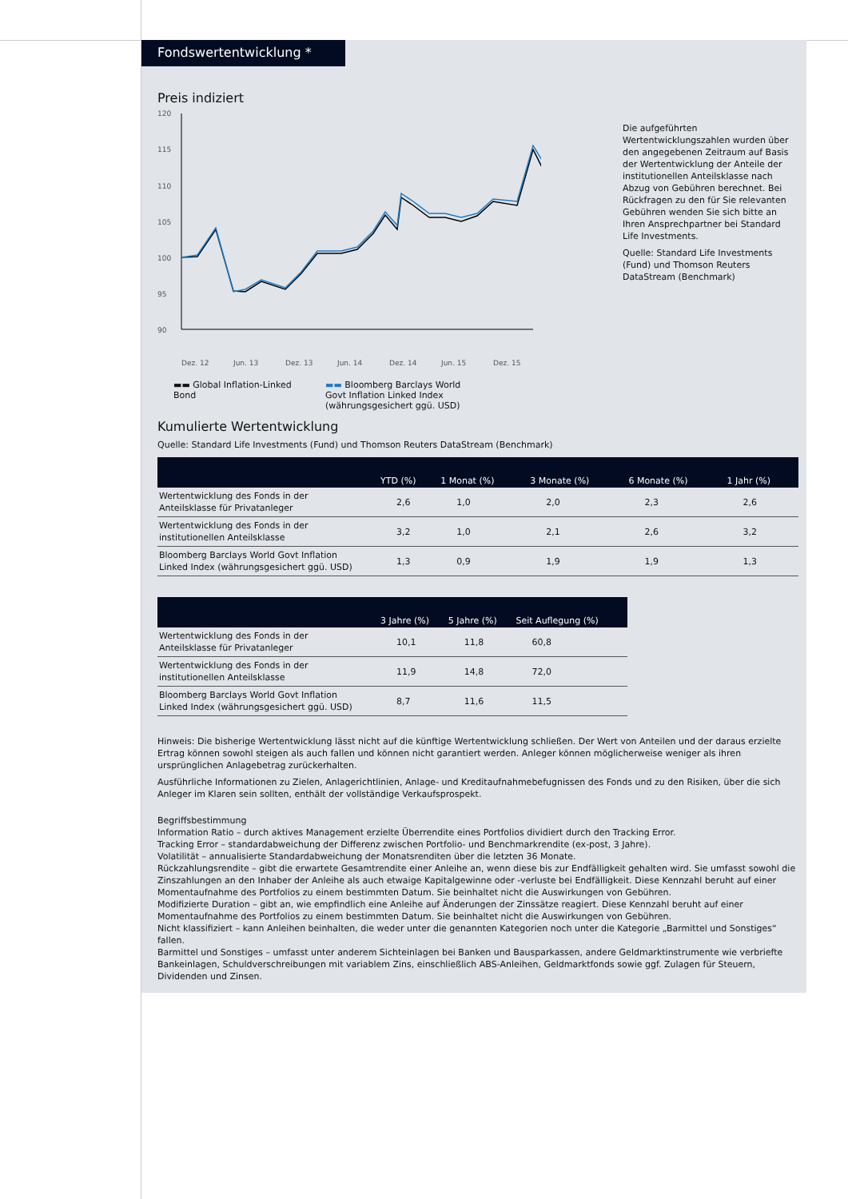Fondswertentwicklung *
Preis indiziert
120
115
110
105
100
95
90
Dez. 12
Jun. 13
Dez. 13
Jun. 14
Dez. 14
Jun. 15
Dez. 15
▬▬ Global Inflation-Linked Bond
▬▬ Bloomberg Barclays World
Govt Inflation Linked Index
(währungsgesichert ggü. USD)
Die aufgeführten Wertentwicklungszahlen wurden über den angegebenen Zeitraum auf Basis der Wertentwicklung der Anteile der institutionellen Anteilsklasse nach Abzug von Gebühren berechnet. Bei Rückfragen zu den für Sie relevanten Gebühren wenden Sie sich bitte an Ihren Ansprechpartner bei Standard Life Investments.
Quelle: Standard Life Investments (Fund) und Thomson Reuters DataStream (Benchmark)
Kumulierte Wertentwicklung
Quelle: Standard Life Investments (Fund) und Thomson Reuters DataStream (Benchmark)
| | YTD (%) | 1 Monat (%) | 3 Monate (%) | 6 Monate (%) | 1 Jahr (%) |
| --- | --- | --- | --- | --- | --- |
| Wertentwicklung des Fonds in der Anteilsklasse für Privatanleger | 2,6 | 1,0 | 2,0 | 2,3 | 2,6 |
| Wertentwicklung des Fonds in der institutionellen Anteilsklasse | 3,2 | 1,0 | 2,1 | 2,6 | 3,2 |
| Bloomberg Barclays World Govt Inflation Linked Index (währungsgesichert ggü. USD) | 1,3 | 0,9 | 1,9 | 1,9 | 1,3 |
| | 3 Jahre (%) | 5 Jahre (%) | Seit Auflegung (%) |
| --- | --- | --- | --- |
| Wertentwicklung des Fonds in der Anteilsklasse für Privatanleger | 10,1 | 11,8 | 60,8 |
| Wertentwicklung des Fonds in der institutionellen Anteilsklasse | 11,9 | 14,8 | 72,0 |
| Bloomberg Barclays World Govt Inflation Linked Index (währungsgesichert ggü. USD) | 8,7 | 11,6 | 11,5 |
Hinweis: Die bisherige Wertentwicklung lässt nicht auf die künftige Wertentwicklung schließen. Der Wert von Anteilen und der daraus erzielte Ertrag können sowohl steigen als auch fallen und können nicht garantiert werden. Anleger können möglicherweise weniger als ihren ursprünglichen Anlagebetrag zurückerhalten.
Ausführliche Informationen zu Zielen, Anlagerichtlinien, Anlage- und Kreditaufnahmebefugnissen des Fonds und zu den Risiken, über die sich Anleger im Klaren sein sollten, enthält der vollständige Verkaufsprospekt.
Begriffsbestimmung
Information Ratio – durch aktives Management erzielte Überrendite eines Portfolios dividiert durch den Tracking Error.
Tracking Error – standardabweichung der Differenz zwischen Portfolio- und Benchmarkrendite (ex-post, 3 Jahre).
Volatilität – annualisierte Standardabweichung der Monatsrenditen über die letzten 36 Monate.
Rückzahlungsrendite – gibt die erwartete Gesamtrendite einer Anleihe an, wenn diese bis zur Endfälligkeit gehalten wird. Sie umfasst sowohl die Zinszahlungen an den Inhaber der Anleihe als auch etwaige Kapitalgewinne oder -verluste bei Endfälligkeit. Diese Kennzahl beruht auf einer Momentaufnahme des Portfolios zu einem bestimmten Datum. Sie beinhaltet nicht die Auswirkungen von Gebühren.
Modifizierte Duration – gibt an, wie empfindlich eine Anleihe auf Änderungen der Zinssätze reagiert. Diese Kennzahl beruht auf einer Momentaufnahme des Portfolios zu einem bestimmten Datum. Sie beinhaltet nicht die Auswirkungen von Gebühren.
Nicht klassifiziert – kann Anleihen beinhalten, die weder unter die genannten Kategorien noch unter die Kategorie „Barmittel und Sonstiges“ fallen.
Barmittel und Sonstiges – umfasst unter anderem Sichteinlagen bei Banken und Bausparkassen, andere Geldmarktinstrumente wie verbriefte Bankeinlagen, Schuldverschreibungen mit variablem Zins, einschließlich ABS-Anleihen, Geldmarktfonds sowie ggf. Zulagen für Steuern, Dividenden und Zinsen.